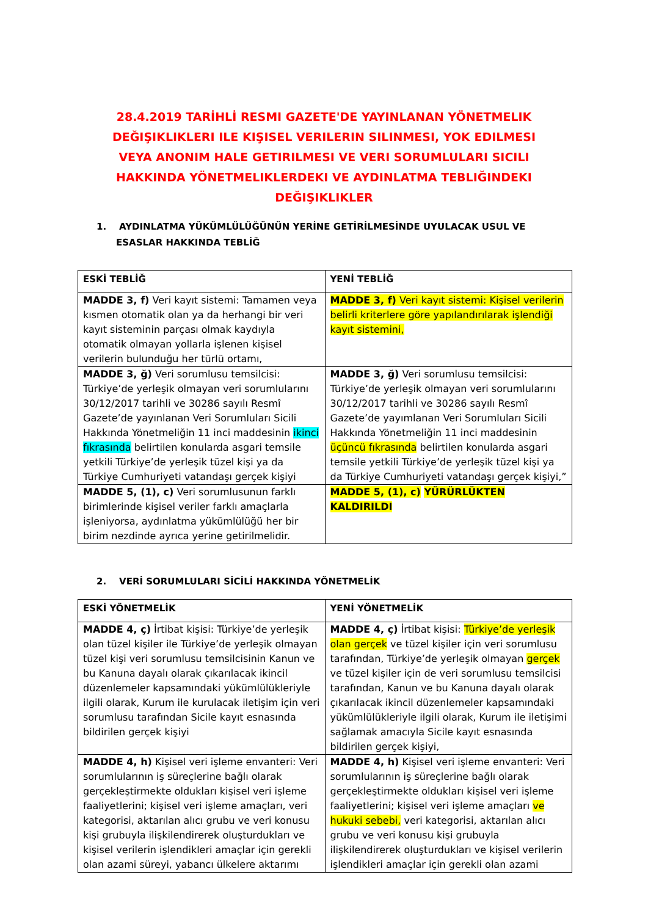28.4.2019 TARİHLİ RESMI GAZETE'DE YAYINLANAN YÖNETMELIK DEĞIŞIKLIKLERI ILE KIŞISEL VERILERIN SILINMESI, YOK EDILMESI VEYA ANONIM HALE GETIRILMESI VE VERI SORUMLULARI SICILI HAKKINDA YÖNETMELIKLERDEKI VE AYDINLATMA TEBLIĞINDEKI DEĞIŞIKLIKLER
1. AYDINLATMA YÜKÜMLÜLÜĞÜNÜN YERİNE GETİRİLMESİNDE UYULACAK USUL VE ESASLAR HAKKINDA TEBLİĞ
| ESKİ TEBLİĞ | YENİ TEBLİĞ |
| --- | --- |
| MADDE 3, f) Veri kayıt sistemi: Tamamen veya kısmen otomatik olan ya da herhangi bir veri kayıt sisteminin parçası olmak kaydıyla otomatik olmayan yollarla işlenen kişisel verilerin bulunduğu her türlü ortamı, | MADDE 3, f) Veri kayıt sistemi: Kişisel verilerin belirli kriterlere göre yapılandırılarak işlendiği kayıt sistemini, |
| MADDE 3, ğ) Veri sorumlusu temsilcisi: Türkiye’de yerleşik olmayan veri sorumlularını 30/12/2017 tarihli ve 30286 sayılı Resmî Gazete’de yayınlanan Veri Sorumluları Sicili Hakkında Yönetmeliğin 11 inci maddesinin ikinci fıkrasında belirtilen konularda asgari temsile yetkili Türkiye’de yerleşik tüzel kişi ya da Türkiye Cumhuriyeti vatandaşı gerçek kişiyi | MADDE 3, ğ) Veri sorumlusu temsilcisi: Türkiye’de yerleşik olmayan veri sorumlularını 30/12/2017 tarihli ve 30286 sayılı Resmî Gazete’de yayımlanan Veri Sorumluları Sicili Hakkında Yönetmeliğin 11 inci maddesinin üçüncü fıkrasında belirtilen konularda asgari temsile yetkili Türkiye’de yerleşik tüzel kişi ya da Türkiye Cumhuriyeti vatandaşı gerçek kişiyi,” |
| MADDE 5, (1), c) Veri sorumlusunun farklı birimlerinde kişisel veriler farklı amaçlarla işleniyorsa, aydınlatma yükümlülüğü her bir birim nezdinde ayrıca yerine getirilmelidir. | MADDE 5, (1), c) YÜRÜRLÜKTEN KALDIRILDI |
2. VERİ SORUMLULARI SİCİLİ HAKKINDA YÖNETMELİK
| ESKİ YÖNETMELİK | YENİ YÖNETMELİK |
| --- | --- |
| MADDE 4, ç) İrtibat kişisi: Türkiye’de yerleşik olan tüzel kişiler ile Türkiye’de yerleşik olmayan tüzel kişi veri sorumlusu temsilcisinin Kanun ve bu Kanuna dayalı olarak çıkarılacak ikincil düzenlemeler kapsamındaki yükümlülükleriyle ilgili olarak, Kurum ile kurulacak iletişim için veri sorumlusu tarafından Sicile kayıt esnasında bildirilen gerçek kişiyi | MADDE 4, ç) İrtibat kişisi: Türkiye’de yerleşik olan gerçek ve tüzel kişiler için veri sorumlusu tarafından, Türkiye’de yerleşik olmayan gerçek ve tüzel kişiler için de veri sorumlusu temsilcisi tarafından, Kanun ve bu Kanuna dayalı olarak çıkarılacak ikincil düzenlemeler kapsamındaki yükümlülükleriyle ilgili olarak, Kurum ile iletişimi sağlamak amacıyla Sicile kayıt esnasında bildirilen gerçek kişiyi, |
| MADDE 4, h) Kişisel veri işleme envanteri: Veri sorumlularının iş süreçlerine bağlı olarak gerçekleştirmekte oldukları kişisel veri işleme faaliyetlerini; kişisel veri işleme amaçları, veri kategorisi, aktarılan alıcı grubu ve veri konusu kişi grubuyla ilişkilendirerek oluşturdukları ve kişisel verilerin işlendikleri amaçlar için gerekli olan azami süreyi, yabancı ülkelere aktarımı | MADDE 4, h) Kişisel veri işleme envanteri: Veri sorumlularının iş süreçlerine bağlı olarak gerçekleştirmekte oldukları kişisel veri işleme faaliyetlerini; kişisel veri işleme amaçları ve hukuki sebebi, veri kategorisi, aktarılan alıcı grubu ve veri konusu kişi grubuyla ilişkilendirerek oluşturdukları ve kişisel verilerin işlendikleri amaçlar için gerekli olan azami |